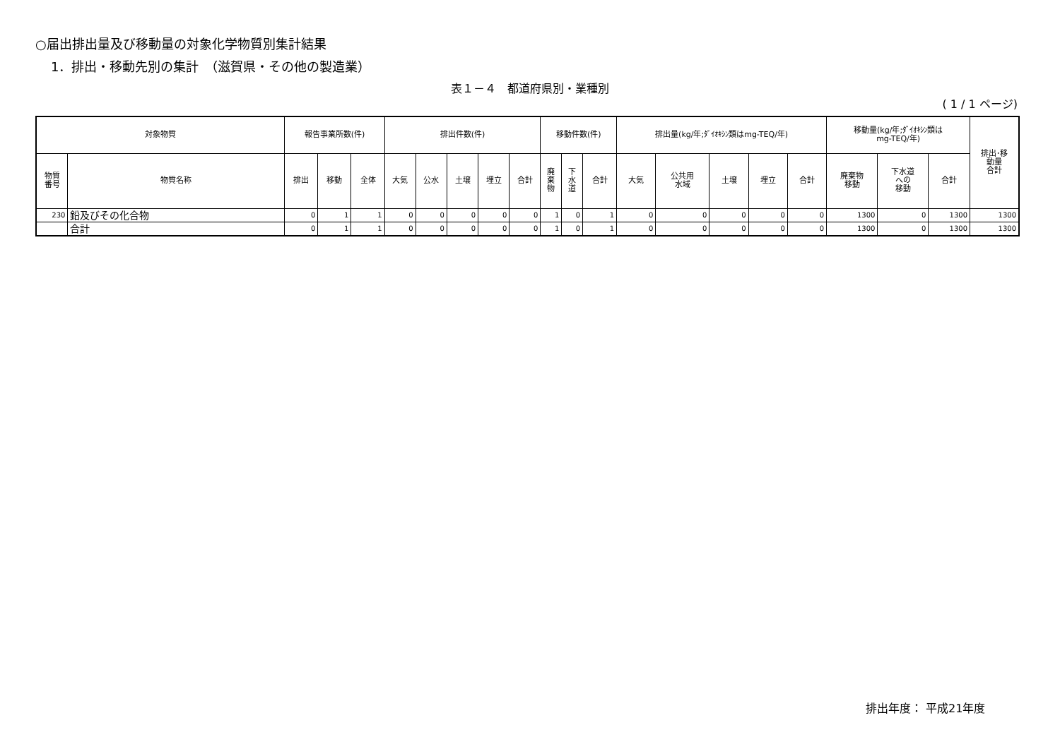○届出排出量及び移動量の対象化学物質別集計結果
1．排出・移動先別の集計　（滋賀県・その他の製造業）
表１－４　都道府県別・業種別
( 1 / 1 ページ)
| 対象物質 | | 報告事業所数(件) | | | 排出件数(件) | | | | | 移動件数(件) | | | 排出量(kg/年;ﾀﾞｲｵｷｼﾝ類はmg-TEQ/年) | | | | | 移動量(kg/年;ﾀﾞｲｵｷｼﾝ類は mg-TEQ/年) | | | 排出･移 動量 合計 |
| --- | --- | --- | --- | --- | --- | --- | --- | --- | --- | --- | --- | --- | --- | --- | --- | --- | --- | --- | --- | --- | --- |
| 物質 番号 | 物質名称 | 排出 | 移動 | 全体 | 大気 | 公水 | 土壌 | 埋立 | 合計 | 廃 棄 物 | 下 水 道 | 合計 | 大気 | 公共用 水域 | 土壌 | 埋立 | 合計 | 廃棄物 移動 | 下水道 への 移動 | 合計 | |
| 230 | 鉛及びその化合物 | 0 | 1 | 1 | 0 | 0 | 0 | 0 | 0 | 1 | 0 | 1 | 0 | 0 | 0 | 0 | 0 | 1300 | 0 | 1300 | 1300 |
| | 合計 | 0 | 1 | 1 | 0 | 0 | 0 | 0 | 0 | 1 | 0 | 1 | 0 | 0 | 0 | 0 | 0 | 1300 | 0 | 1300 | 1300 |
排出年度： 平成21年度